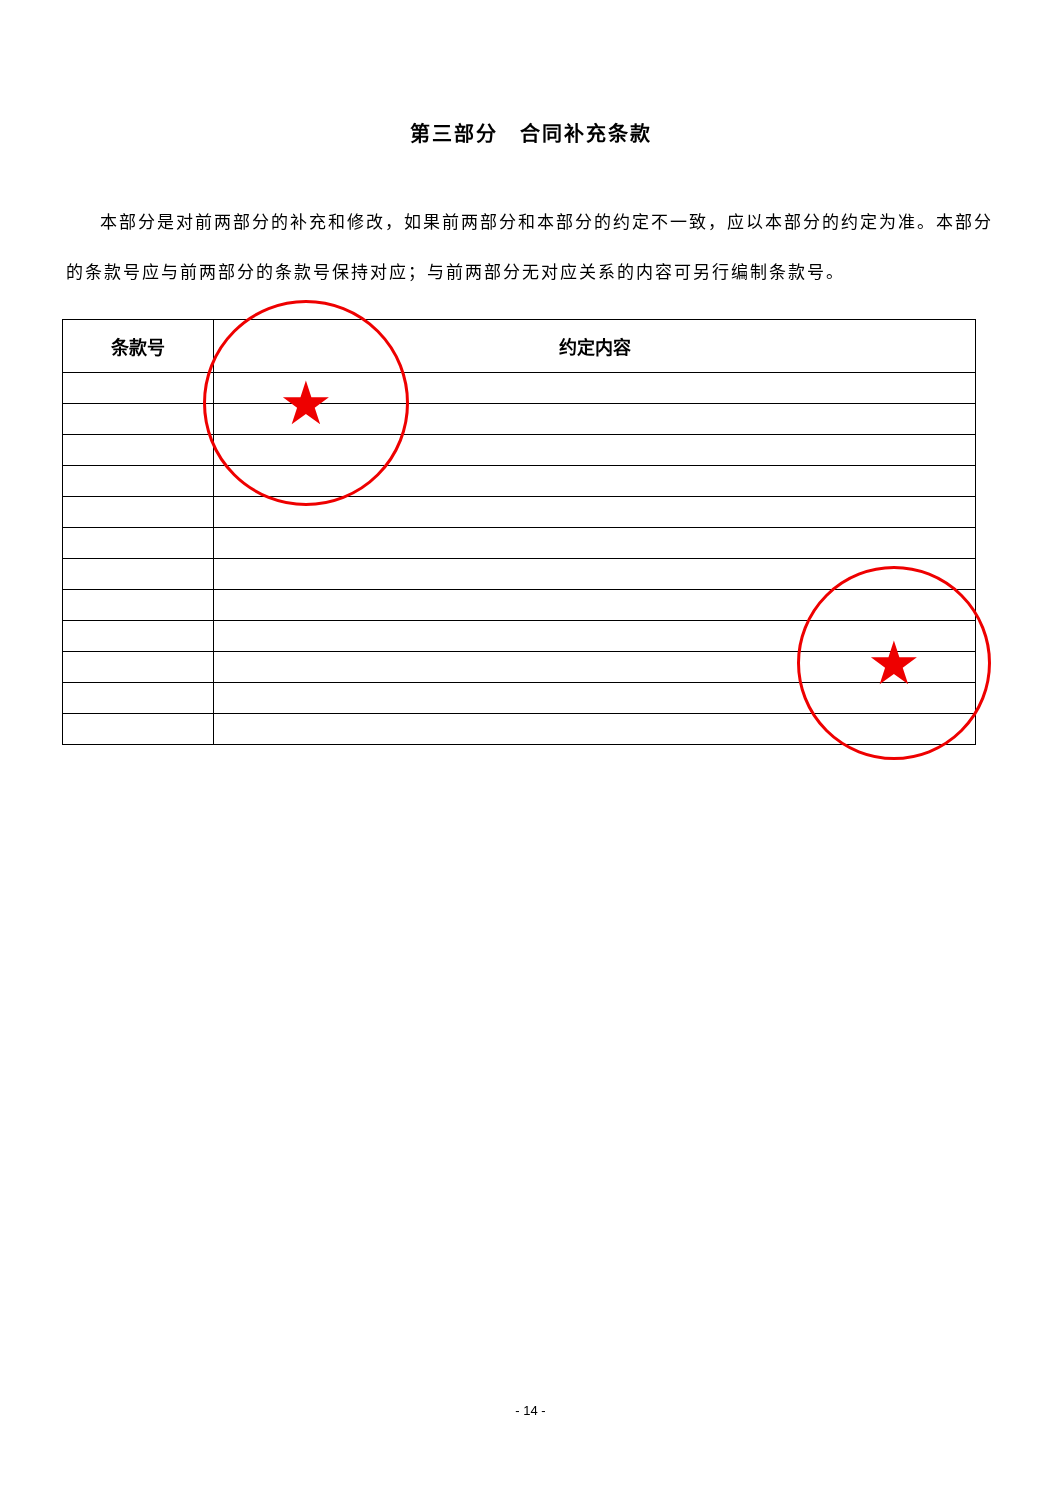第三部分　合同补充条款
本部分是对前两部分的补充和修改，如果前两部分和本部分的约定不一致，应以本部分的约定为准。本部分的条款号应与前两部分的条款号保持对应；与前两部分无对应关系的内容可另行编制条款号。
| 条款号 | 约定内容 |
| --- | --- |
★
★
- 14 -